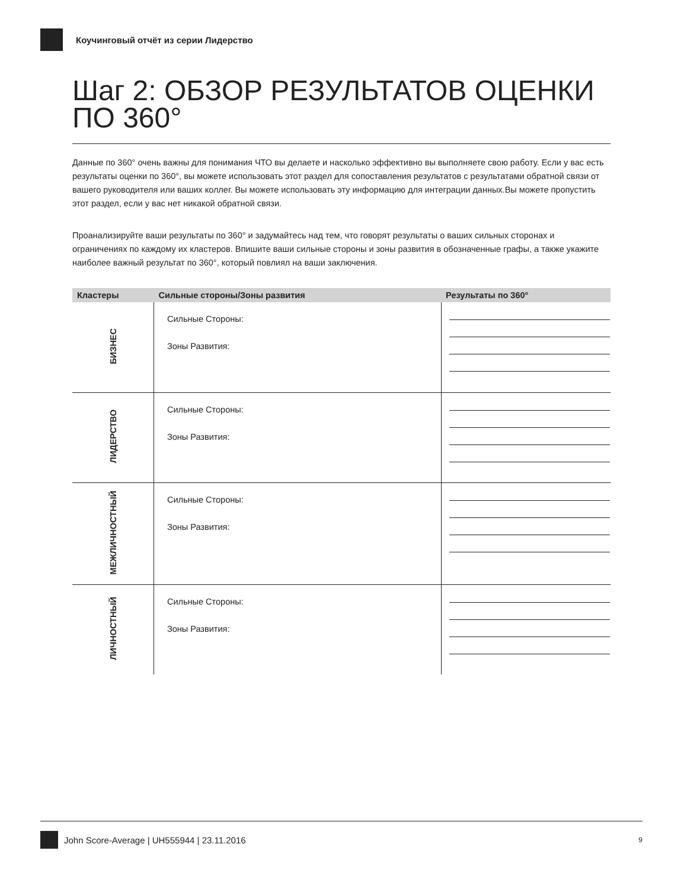Коучинговый отчёт из серии Лидерство
Шаг 2: ОБЗОР РЕЗУЛЬТАТОВ ОЦЕНКИ ПО 360°
Данные по 360° очень важны для понимания ЧТО вы делаете и насколько эффективно вы выполняете свою работу. Если у вас есть результаты оценки по 360°, вы можете использовать этот раздел для сопоставления результатов с результатами обратной связи от вашего руководителя или ваших коллег. Вы можете использовать эту информацию для интеграции данных.Вы можете пропустить этот раздел, если у вас нет никакой обратной связи.
Проанализируйте ваши результаты по 360° и задумайтесь над тем, что говорят результаты о ваших сильных сторонах и ограничениях по каждому их кластеров. Впишите ваши сильные стороны и зоны развития в обозначенные графы, а также укажите наиболее важный результат по 360°, который повлиял на ваши заключения.
| Кластеры | Сильные стороны/Зоны развития | Результаты по 360° |
| --- | --- | --- |
| БИЗНЕС | Сильные Стороны: Зоны Развития: | |
| ЛИДЕРСТВО | Сильные Стороны: Зоны Развития: | |
| МЕЖЛИЧНОСТНЫЙ | Сильные Стороны: Зоны Развития: | |
| ЛИЧНОСТНЫЙ | Сильные Стороны: Зоны Развития: | |
John Score-Average | UH555944 | 23.11.2016 9